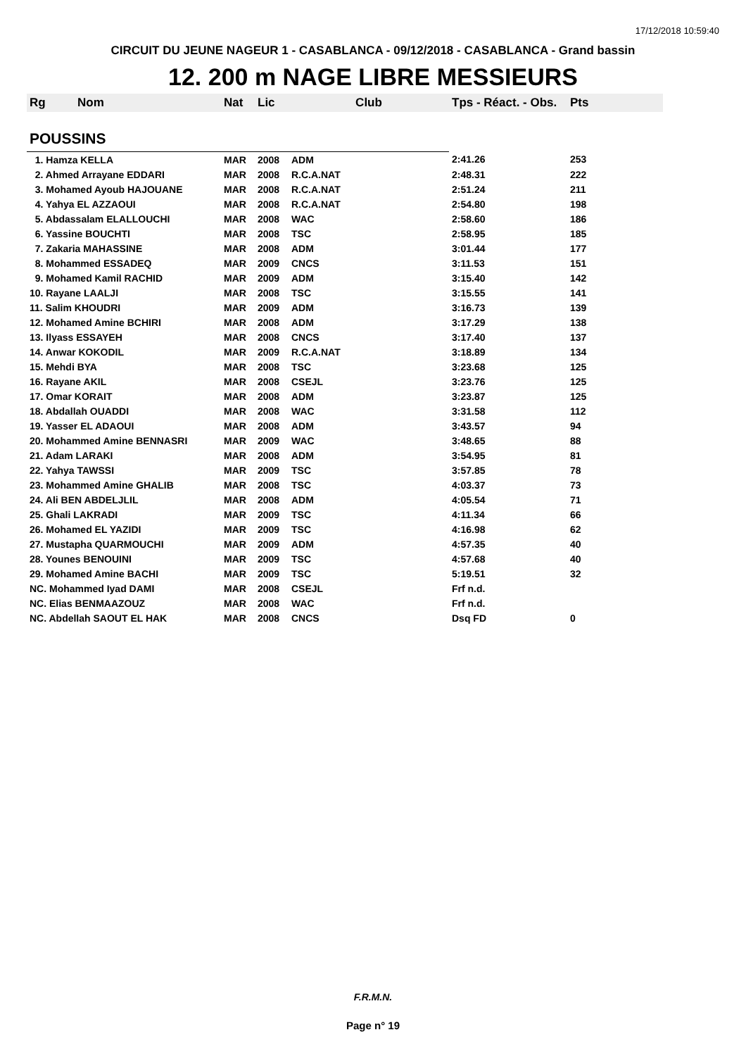17/12/2018 10:59:40
CIRCUIT DU JEUNE NAGEUR 1 - CASABLANCA - 09/12/2018 - CASABLANCA - Grand bassin
12. 200 m NAGE LIBRE MESSIEURS
| Rg | Nom | Nat | Lic | Club | Tps - Réact. - Obs. | Pts |
| --- | --- | --- | --- | --- | --- | --- |
| POUSSINS | | | | | | |
| 1. Hamza KELLA | | MAR | 2008 | ADM | 2:41.26 | 253 |
| 2. Ahmed Arrayane EDDARI | | MAR | 2008 | R.C.A.NAT | 2:48.31 | 222 |
| 3. Mohamed Ayoub HAJOUANE | | MAR | 2008 | R.C.A.NAT | 2:51.24 | 211 |
| 4. Yahya EL AZZAOUI | | MAR | 2008 | R.C.A.NAT | 2:54.80 | 198 |
| 5. Abdassalam ELALLOUCHI | | MAR | 2008 | WAC | 2:58.60 | 186 |
| 6. Yassine BOUCHTI | | MAR | 2008 | TSC | 2:58.95 | 185 |
| 7. Zakaria MAHASSINE | | MAR | 2008 | ADM | 3:01.44 | 177 |
| 8. Mohammed ESSADEQ | | MAR | 2009 | CNCS | 3:11.53 | 151 |
| 9. Mohamed Kamil RACHID | | MAR | 2009 | ADM | 3:15.40 | 142 |
| 10. Rayane LAALJI | | MAR | 2008 | TSC | 3:15.55 | 141 |
| 11. Salim KHOUDRI | | MAR | 2009 | ADM | 3:16.73 | 139 |
| 12. Mohamed Amine BCHIRI | | MAR | 2008 | ADM | 3:17.29 | 138 |
| 13. Ilyass ESSAYEH | | MAR | 2008 | CNCS | 3:17.40 | 137 |
| 14. Anwar KOKODIL | | MAR | 2009 | R.C.A.NAT | 3:18.89 | 134 |
| 15. Mehdi BYA | | MAR | 2008 | TSC | 3:23.68 | 125 |
| 16. Rayane AKIL | | MAR | 2008 | CSEJL | 3:23.76 | 125 |
| 17. Omar KORAIT | | MAR | 2008 | ADM | 3:23.87 | 125 |
| 18. Abdallah OUADDI | | MAR | 2008 | WAC | 3:31.58 | 112 |
| 19. Yasser EL ADAOUI | | MAR | 2008 | ADM | 3:43.57 | 94 |
| 20. Mohammed Amine BENNASRI | | MAR | 2009 | WAC | 3:48.65 | 88 |
| 21. Adam LARAKI | | MAR | 2008 | ADM | 3:54.95 | 81 |
| 22. Yahya TAWSSI | | MAR | 2009 | TSC | 3:57.85 | 78 |
| 23. Mohammed Amine GHALIB | | MAR | 2008 | TSC | 4:03.37 | 73 |
| 24. Ali BEN ABDELJLIL | | MAR | 2008 | ADM | 4:05.54 | 71 |
| 25. Ghali LAKRADI | | MAR | 2009 | TSC | 4:11.34 | 66 |
| 26. Mohamed EL YAZIDI | | MAR | 2009 | TSC | 4:16.98 | 62 |
| 27. Mustapha QUARMOUCHI | | MAR | 2009 | ADM | 4:57.35 | 40 |
| 28. Younes BENOUINI | | MAR | 2009 | TSC | 4:57.68 | 40 |
| 29. Mohamed Amine BACHI | | MAR | 2009 | TSC | 5:19.51 | 32 |
| NC. Mohammed Iyad DAMI | | MAR | 2008 | CSEJL | Frf n.d. | |
| NC. Elias BENMAAZOUZ | | MAR | 2008 | WAC | Frf n.d. | |
| NC. Abdellah SAOUT EL HAK | | MAR | 2008 | CNCS | Dsq FD | 0 |
F.R.M.N.
Page n° 19